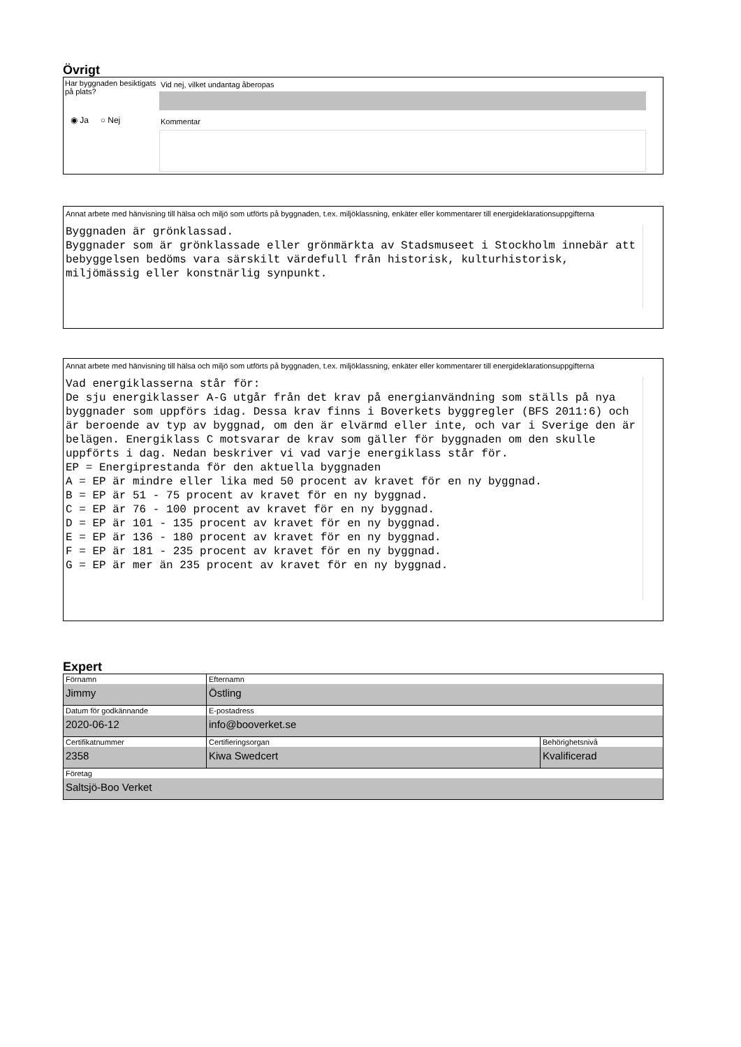Övrigt
Har byggnaden besiktigats på plats?
◉ Ja ○ Nej
Vid nej, vilket undantag åberopas
Kommentar
Annat arbete med hänvisning till hälsa och miljö som utförts på byggnaden, t.ex. miljöklassning, enkäter eller kommentarer till energideklarationsuppgifterna
Byggnaden är grönklassad. Byggnader som är grönklassade eller grönmärkta av Stadsmuseet i Stockholm innebär att bebyggelsen bedöms vara särskilt värdefull från historisk, kulturhistorisk, miljömässig eller konstnärlig synpunkt.
Annat arbete med hänvisning till hälsa och miljö som utförts på byggnaden, t.ex. miljöklassning, enkäter eller kommentarer till energideklarationsuppgifterna
Vad energiklasserna står för: De sju energiklasser A-G utgår från det krav på energianvändning som ställs på nya byggnader som uppförs idag. Dessa krav finns i Boverkets byggregler (BFS 2011:6) och är beroende av typ av byggnad, om den är elvärmd eller inte, och var i Sverige den är belägen. Energiklass C motsvarar de krav som gäller för byggnaden om den skulle uppförts i dag. Nedan beskriver vi vad varje energiklass står för. EP = Energiprestanda för den aktuella byggnaden A = EP är mindre eller lika med 50 procent av kravet för en ny byggnad. B = EP är 51 - 75 procent av kravet för en ny byggnad. C = EP är 76 - 100 procent av kravet för en ny byggnad. D = EP är 101 - 135 procent av kravet för en ny byggnad. E = EP är 136 - 180 procent av kravet för en ny byggnad. F = EP är 181 - 235 procent av kravet för en ny byggnad. G = EP är mer än 235 procent av kravet för en ny byggnad.
Expert
| Förnamn Jimmy | Efternamn Östling | |
| Datum för godkännande 2020-06-12 | E-postadress info@booverket.se | |
| Certifikatnummer 2358 | Certifieringsorgan Kiwa Swedcert | Behörighetsnivå Kvalificerad |
| Företag Saltsjö-Boo Verket | | |